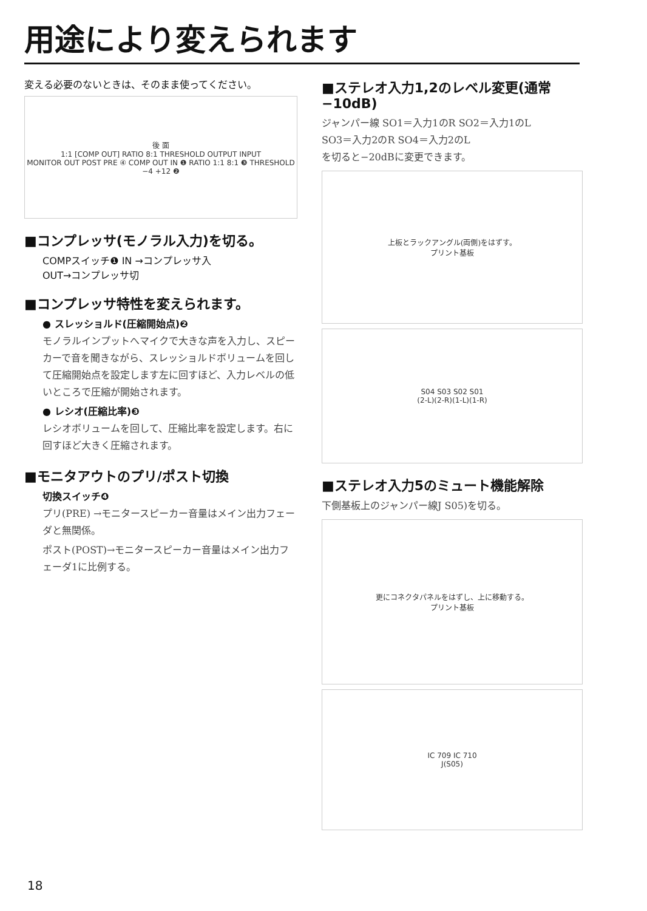用途により変えられます
変える必要のないときは、そのまま使ってください。
後 面
1:1 [COMP OUT] RATIO 8:1 THRESHOLD OUTPUT INPUT
MONITOR OUT POST PRE ④ COMP OUT IN ❶ RATIO 1:1 8:1 ❸ THRESHOLD −4 +12 ❷
■コンプレッサ(モノラル入力)を切る。
COMPスイッチ❶ IN →コンプレッサ入
OUT→コンプレッサ切
■コンプレッサ特性を変えられます。
● スレッショルド(圧縮開始点)❷
モノラルインプットへマイクで大きな声を入力し、スピーカーで音を聞きながら、スレッショルドボリュームを回して圧縮開始点を設定します左に回すほど、入力レベルの低いところで圧縮が開始されます。
● レシオ(圧縮比率)❸
レシオボリュームを回して、圧縮比率を設定します。右に回すほど大きく圧縮されます。
■モニタアウトのプリ/ポスト切換
切換スイッチ❹
プリ(PRE) →モニタースピーカー音量はメイン出力フェーダと無関係。
ポスト(POST)→モニタースピーカー音量はメイン出力フェーダ1に比例する。
■ステレオ入力1,2のレベル変更(通常−10dB)
ジャンパー線 SO1＝入力1のR SO2＝入力1のL
SO3＝入力2のR SO4＝入力2のL
を切ると−20dBに変更できます。
上板とラックアングル(両側)をはずす。
プリント基板
S04 S03 S02 S01
(2-L)(2-R)(1-L)(1-R)
■ステレオ入力5のミュート機能解除
下側基板上のジャンパー線J S05)を切る。
更にコネクタパネルをはずし、上に移動する。
プリント基板
IC 709 IC 710
J(S05)
18